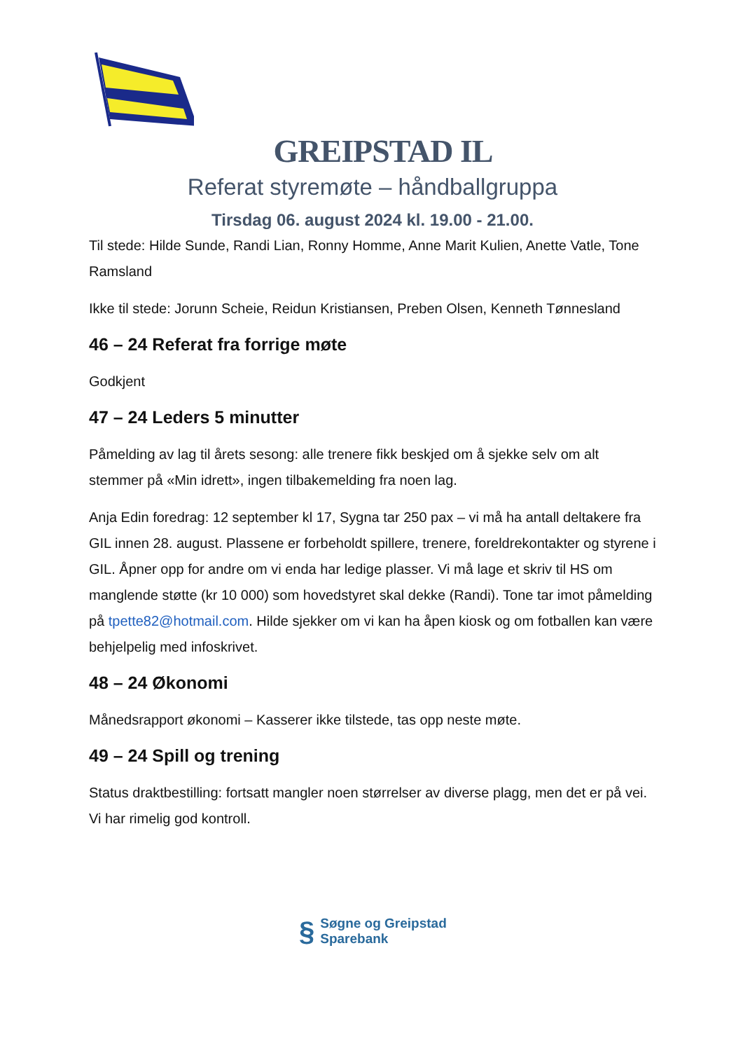GREIPSTAD IL
Referat styremøte – håndballgruppa
Tirsdag 06. august 2024 kl. 19.00 - 21.00.
Til stede: Hilde Sunde, Randi Lian, Ronny Homme, Anne Marit Kulien, Anette Vatle, Tone Ramsland
Ikke til stede: Jorunn Scheie, Reidun Kristiansen, Preben Olsen, Kenneth Tønnesland
46 – 24 Referat fra forrige møte
Godkjent
47 – 24 Leders 5 minutter
Påmelding av lag til årets sesong: alle trenere fikk beskjed om å sjekke selv om alt stemmer på «Min idrett», ingen tilbakemelding fra noen lag.
Anja Edin foredrag: 12 september kl 17, Sygna tar 250 pax – vi må ha antall deltakere fra GIL innen 28. august. Plassene er forbeholdt spillere, trenere, foreldrekontakter og styrene i GIL. Åpner opp for andre om vi enda har ledige plasser. Vi må lage et skriv til HS om manglende støtte (kr 10 000) som hovedstyret skal dekke (Randi). Tone tar imot påmelding på tpette82@hotmail.com. Hilde sjekker om vi kan ha åpen kiosk og om fotballen kan være behjelpelig med infoskrivet.
48 – 24 Økonomi
Månedsrapport økonomi – Kasserer ikke tilstede, tas opp neste møte.
49 – 24 Spill og trening
Status draktbestilling: fortsatt mangler noen størrelser av diverse plagg, men det er på vei. Vi har rimelig god kontroll.
§
Søgne og Greipstad
Sparebank